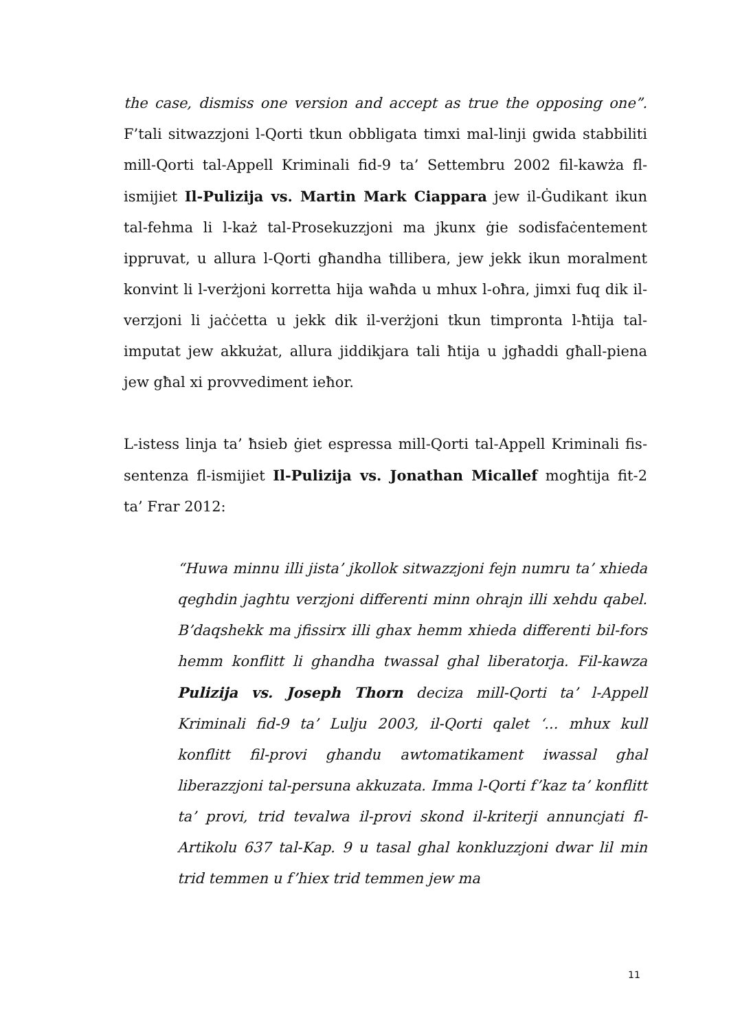the case, dismiss one version and accept as true the opposing one”. F’tali sitwazzjoni l-Qorti tkun obbligata timxi mal-linji gwida stabbiliti mill-Qorti tal-Appell Kriminali fid-9 ta’ Settembru 2002 fil-kawża fl-ismijiet Il-Pulizija vs. Martin Mark Ciappara jew il-Ġudikant ikun tal-fehma li l-każ tal-Prosekuzzjoni ma jkunx ġie sodisfaċentement ippruvat, u allura l-Qorti għandha tillibera, jew jekk ikun moralment konvint li l-verżjoni korretta hija waħda u mhux l-oħra, jimxi fuq dik il-verzjoni li jaċċetta u jekk dik il-verżjoni tkun timpronta l-ħtija tal-imputat jew akkużat, allura jiddikjara tali ħtija u jgħaddi għall-piena jew għal xi provvediment ieħor.
L-istess linja ta’ ħsieb ġiet espressa mill-Qorti tal-Appell Kriminali fis-sentenza fl-ismijiet Il-Pulizija vs. Jonathan Micallef mogħtija fit-2 ta’ Frar 2012:
“Huwa minnu illi jista’ jkollok sitwazzjoni fejn numru ta’ xhieda qeghdin jaghtu verzjoni differenti minn ohrajn illi xehdu qabel. B’daqshekk ma jfissirx illi ghax hemm xhieda differenti bil-fors hemm konflitt li ghandha twassal ghal liberatorja. Fil-kawza Pulizija vs. Joseph Thorn deciza mill-Qorti ta’ l-Appell Kriminali fid-9 ta’ Lulju 2003, il-Qorti qalet ‘... mhux kull konflitt fil-provi ghandu awtomatikament iwassal ghal liberazzjoni tal-persuna akkuzata. Imma l-Qorti f’kaz ta’ konflitt ta’ provi, trid tevalwa il-provi skond il-kriterji annuncjati fl-Artikolu 637 tal-Kap. 9 u tasal ghal konkluzzjoni dwar lil min trid temmen u f’hiex trid temmen jew ma
11